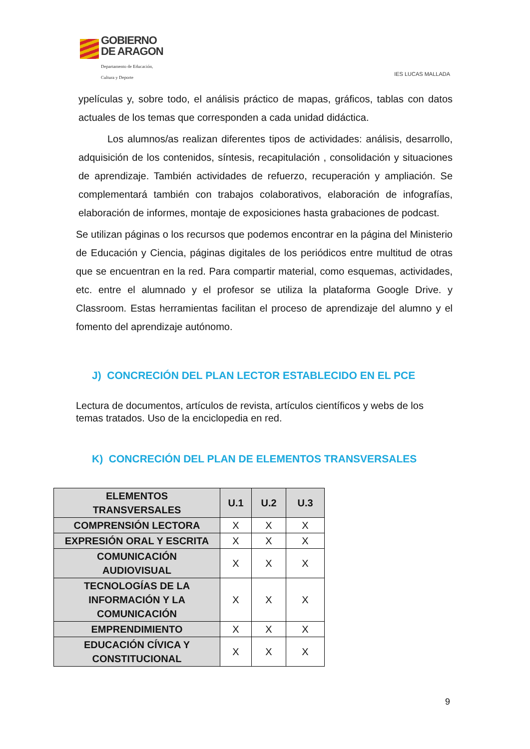GOBIERNO
DE ARAGON
Departamento de Educación,
Cultura y Deporte
IES LUCAS MALLADA
ypelículas y, sobre todo, el análisis práctico de mapas, gráficos, tablas con datos actuales de los temas que corresponden a cada unidad didáctica.
Los alumnos/as realizan diferentes tipos de actividades: análisis, desarrollo, adquisición de los contenidos, síntesis, recapitulación , consolidación y situaciones de aprendizaje. También actividades de refuerzo, recuperación y ampliación. Se complementará también con trabajos colaborativos, elaboración de infografías, elaboración de informes, montaje de exposiciones hasta grabaciones de podcast.
Se utilizan páginas o los recursos que podemos encontrar en la página del Ministerio de Educación y Ciencia, páginas digitales de los periódicos entre multitud de otras que se encuentran en la red. Para compartir material, como esquemas, actividades, etc. entre el alumnado y el profesor se utiliza la plataforma Google Drive. y Classroom. Estas herramientas facilitan el proceso de aprendizaje del alumno y el fomento del aprendizaje autónomo.
J) CONCRECIÓN DEL PLAN LECTOR ESTABLECIDO EN EL PCE
Lectura de documentos, artículos de revista, artículos científicos y webs de los temas tratados. Uso de la enciclopedia en red.
K) CONCRECIÓN DEL PLAN DE ELEMENTOS TRANSVERSALES
| ELEMENTOS TRANSVERSALES | U.1 | U.2 | U.3 |
| --- | --- | --- | --- |
| COMPRENSIÓN LECTORA | X | X | X |
| EXPRESIÓN ORAL Y ESCRITA | X | X | X |
| COMUNICACIÓN AUDIOVISUAL | X | X | X |
| TECNOLOGÍAS DE LA INFORMACIÓN Y LA COMUNICACIÓN | X | X | X |
| EMPRENDIMIENTO | X | X | X |
| EDUCACIÓN CÍVICA Y CONSTITUCIONAL | X | X | X |
9